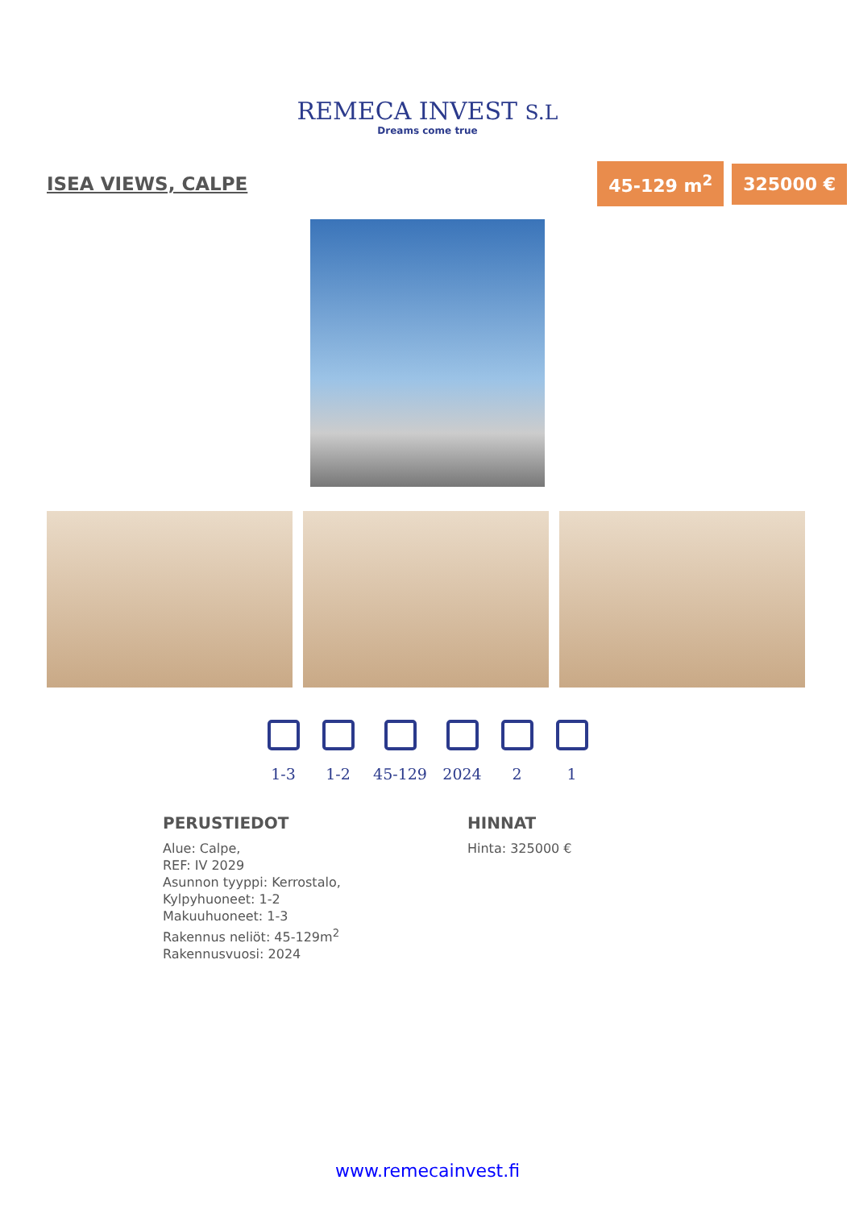REMECA INVEST S.L
Dreams come true
ISEA VIEWS, CALPE
45-129 m<sup>2</sup> 325000 €
1-3 1-2 45-129 2024 2 1
PERUSTIEDOT
Alue: Calpe,
REF: IV 2029
Asunnon tyyppi: Kerrostalo,
Kylpyhuoneet: 1-2
Makuuhuoneet: 1-3
Rakennus neliöt: 45-129m<sup>2</sup>
Rakennusvuosi: 2024
HINNAT
Hinta: 325000 €
www.remecainvest.fi